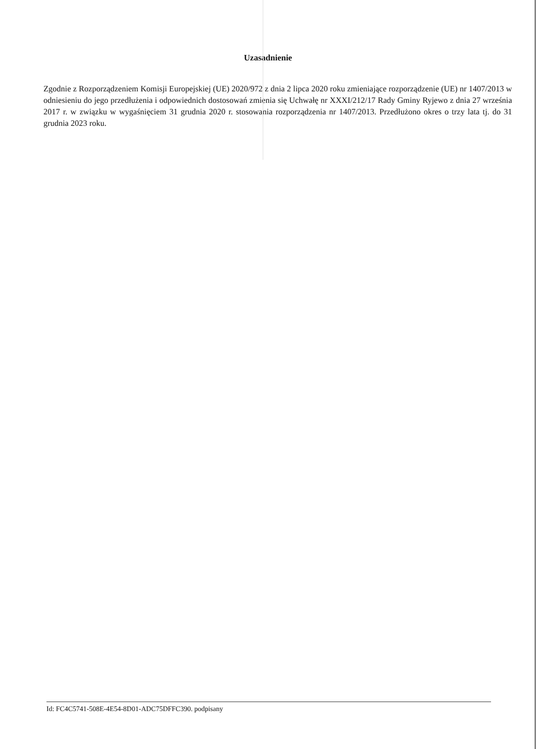Uzasadnienie
Zgodnie z Rozporządzeniem Komisji Europejskiej (UE) 2020/972 z dnia 2 lipca 2020 roku zmieniające rozporządzenie (UE) nr 1407/2013 w odniesieniu do jego przedłużenia i odpowiednich dostosowań zmienia się Uchwałę nr XXXI/212/17 Rady Gminy Ryjewo z dnia 27 września 2017 r. w związku w wygaśnięciem 31 grudnia 2020 r. stosowania rozporządzenia nr 1407/2013. Przedłużono okres o trzy lata tj. do 31 grudnia 2023 roku.
Id: FC4C5741-508E-4E54-8D01-ADC75DFFC390. podpisany